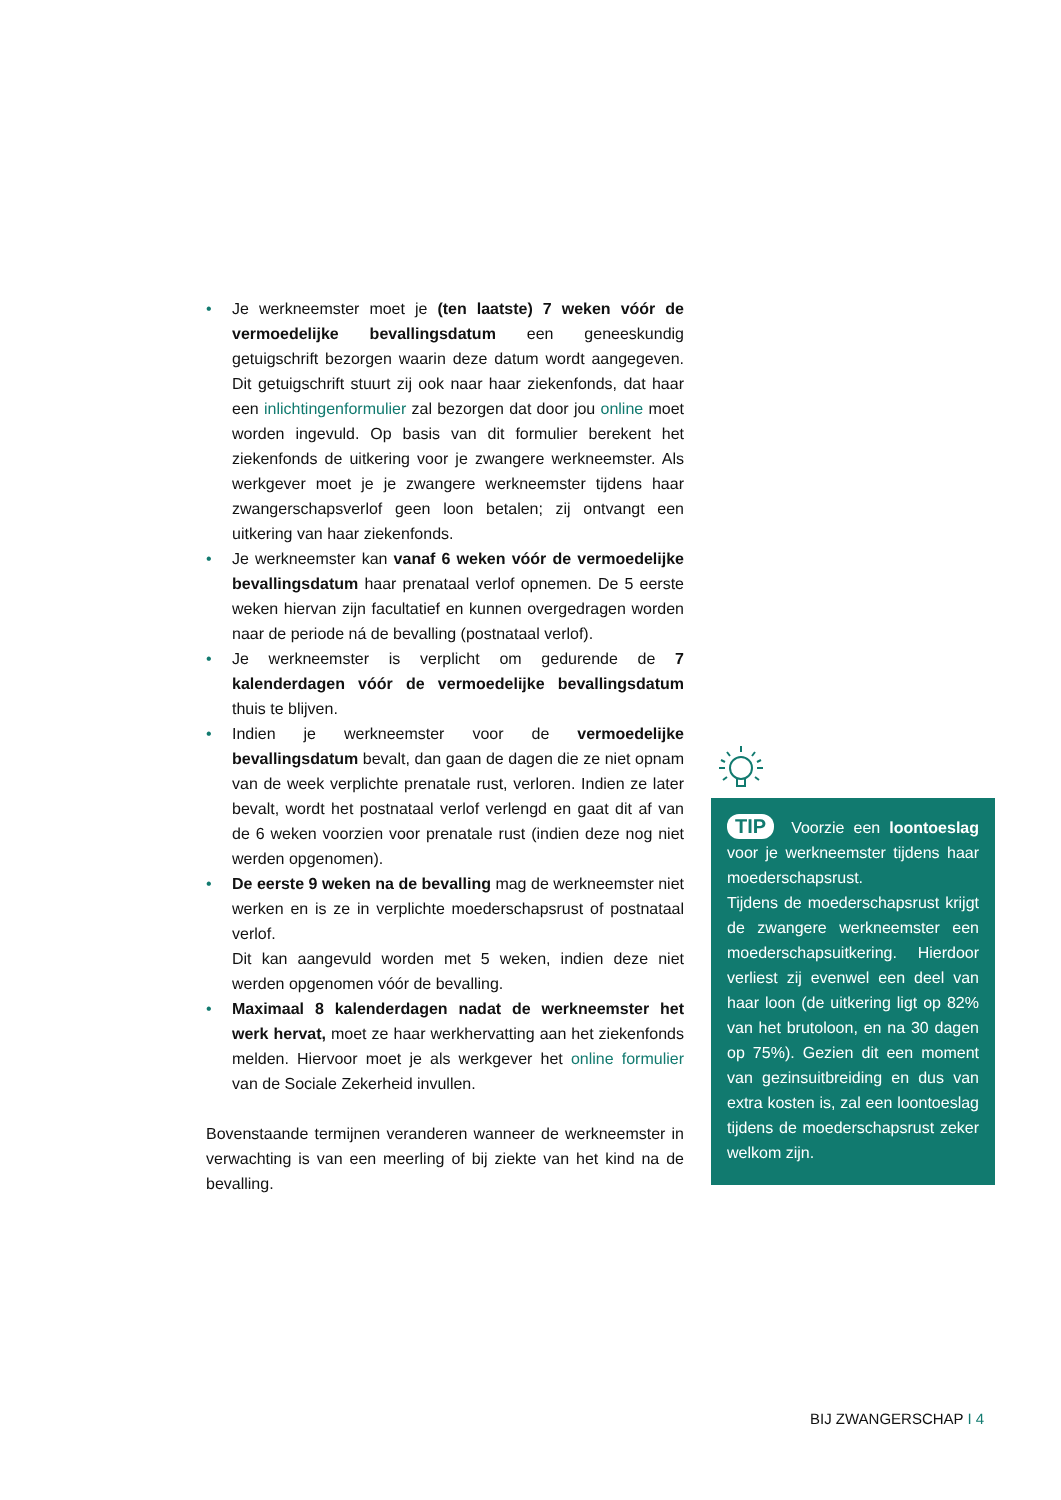• Je werkneemster moet je (ten laatste) 7 weken vóór de vermoedelijke bevallingsdatum een geneeskundig getuigschrift bezorgen waarin deze datum wordt aangegeven. Dit getuigschrift stuurt zij ook naar haar ziekenfonds, dat haar een inlichtingenformulier zal bezorgen dat door jou online moet worden ingevuld. Op basis van dit formulier berekent het ziekenfonds de uitkering voor je zwangere werkneemster. Als werkgever moet je je zwangere werkneemster tijdens haar zwangerschapsverlof geen loon betalen; zij ontvangt een uitkering van haar ziekenfonds.
• Je werkneemster kan vanaf 6 weken vóór de vermoedelijke bevallingsdatum haar prenataal verlof opnemen. De 5 eerste weken hiervan zijn facultatief en kunnen overgedragen worden naar de periode ná de bevalling (postnataal verlof).
• Je werkneemster is verplicht om gedurende de 7 kalenderdagen vóór de vermoedelijke bevallingsdatum thuis te blijven.
• Indien je werkneemster voor de vermoedelijke bevallingsdatum bevalt, dan gaan de dagen die ze niet opnam van de week verplichte prenatale rust, verloren. Indien ze later bevalt, wordt het postnataal verlof verlengd en gaat dit af van de 6 weken voorzien voor prenatale rust (indien deze nog niet werden opgenomen).
• De eerste 9 weken na de bevalling mag de werkneemster niet werken en is ze in verplichte moederschapsrust of postnataal verlof.
Dit kan aangevuld worden met 5 weken, indien deze niet werden opgenomen vóór de bevalling.
• Maximaal 8 kalenderdagen nadat de werkneemster het werk hervat, moet ze haar werkhervatting aan het ziekenfonds melden. Hiervoor moet je als werkgever het online formulier van de Sociale Zekerheid invullen.
Bovenstaande termijnen veranderen wanneer de werkneemster in verwachting is van een meerling of bij ziekte van het kind na de bevalling.
TIP Voorzie een loontoeslag voor je werkneemster tijdens haar moederschapsrust.
Tijdens de moederschapsrust krijgt de zwangere werkneemster een moederschapsuitkering. Hierdoor verliest zij evenwel een deel van haar loon (de uitkering ligt op 82% van het brutoloon, en na 30 dagen op 75%). Gezien dit een moment van gezinsuitbreiding en dus van extra kosten is, zal een loontoeslag tijdens de moederschapsrust zeker welkom zijn.
BIJ ZWANGERSCHAP I 4